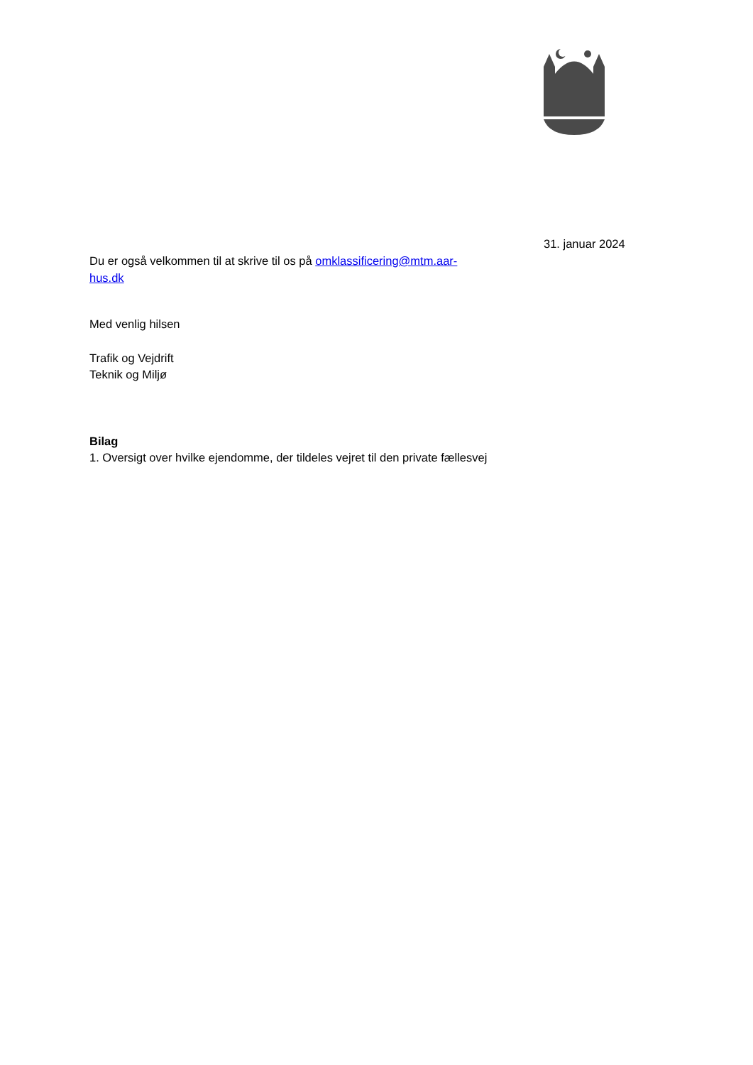31. januar 2024
Du er også velkommen til at skrive til os på omklassificering@mtm.aar-
hus.dk
Med venlig hilsen
Trafik og Vejdrift
Teknik og Miljø
Bilag
1. Oversigt over hvilke ejendomme, der tildeles vejret til den private fællesvej